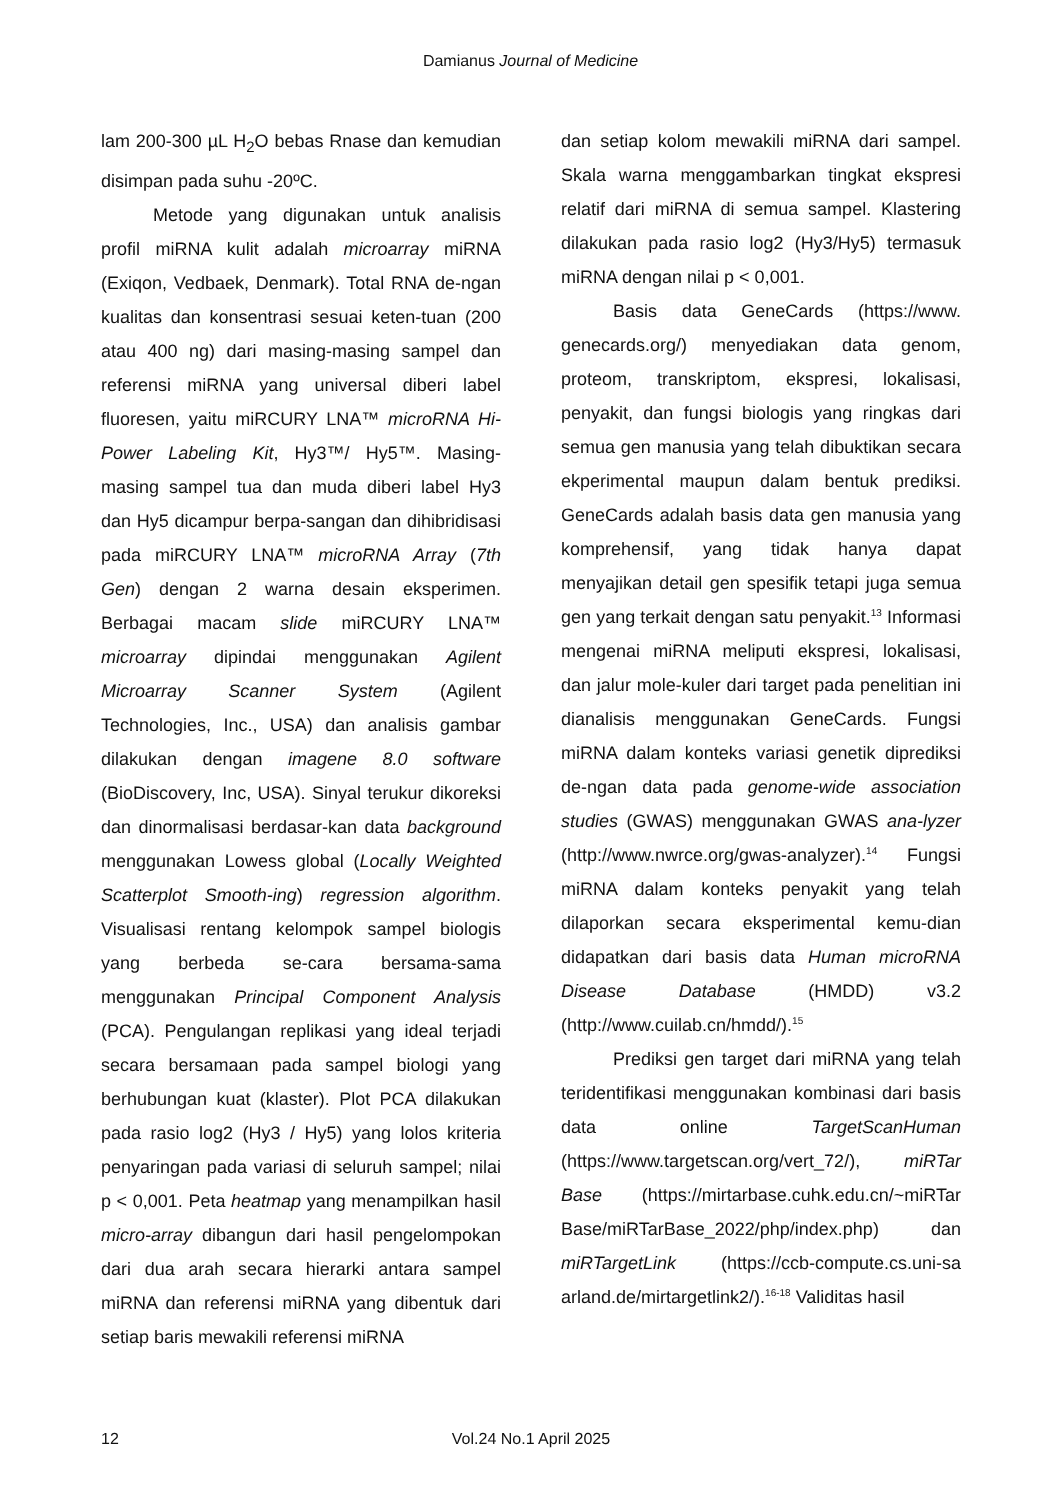Damianus Journal of Medicine
lam 200-300 µL H<sub>2</sub>O bebas Rnase dan kemudian disimpan pada suhu -20ºC.
Metode yang digunakan untuk analisis profil miRNA kulit adalah microarray miRNA (Exiqon, Vedbaek, Denmark). Total RNA de-ngan kualitas dan konsentrasi sesuai keten-tuan (200 atau 400 ng) dari masing-masing sampel dan referensi miRNA yang universal diberi label fluoresen, yaitu miRCURY LNA™ microRNA Hi-Power Labeling Kit, Hy3™/ Hy5™. Masing-masing sampel tua dan muda diberi label Hy3 dan Hy5 dicampur berpa-sangan dan dihibridisasi pada miRCURY LNA™ microRNA Array (7th Gen) dengan 2 warna desain eksperimen. Berbagai macam slide miRCURY LNA™ microarray dipindai menggunakan Agilent Microarray Scanner System (Agilent Technologies, Inc., USA) dan analisis gambar dilakukan dengan imagene 8.0 software (BioDiscovery, Inc, USA). Sinyal terukur dikoreksi dan dinormalisasi berdasar-kan data background menggunakan Lowess global (Locally Weighted Scatterplot Smooth-ing) regression algorithm. Visualisasi rentang kelompok sampel biologis yang berbeda se-cara bersama-sama menggunakan Principal Component Analysis (PCA). Pengulangan replikasi yang ideal terjadi secara bersamaan pada sampel biologi yang berhubungan kuat (klaster). Plot PCA dilakukan pada rasio log2 (Hy3 / Hy5) yang lolos kriteria penyaringan pada variasi di seluruh sampel; nilai p < 0,001. Peta heatmap yang menampilkan hasil micro-array dibangun dari hasil pengelompokan dari dua arah secara hierarki antara sampel miRNA dan referensi miRNA yang dibentuk dari setiap baris mewakili referensi miRNA
dan setiap kolom mewakili miRNA dari sampel. Skala warna menggambarkan tingkat ekspresi relatif dari miRNA di semua sampel. Klastering dilakukan pada rasio log2 (Hy3/Hy5) termasuk miRNA dengan nilai p < 0,001.
Basis data GeneCards (https://www. genecards.org/) menyediakan data genom, proteom, transkriptom, ekspresi, lokalisasi, penyakit, dan fungsi biologis yang ringkas dari semua gen manusia yang telah dibuktikan secara ekperimental maupun dalam bentuk prediksi. GeneCards adalah basis data gen manusia yang komprehensif, yang tidak hanya dapat menyajikan detail gen spesifik tetapi juga semua gen yang terkait dengan satu penyakit.<sup>13</sup> Informasi mengenai miRNA meliputi ekspresi, lokalisasi, dan jalur mole-kuler dari target pada penelitian ini dianalisis menggunakan GeneCards. Fungsi miRNA dalam konteks variasi genetik diprediksi de-ngan data pada genome-wide association studies (GWAS) menggunakan GWAS ana-lyzer (http://www.nwrce.org/gwas-analyzer).<sup>14</sup> Fungsi miRNA dalam konteks penyakit yang telah dilaporkan secara eksperimental kemu-dian didapatkan dari basis data Human microRNA Disease Database (HMDD) v3.2 (http://www.cuilab.cn/hmdd/).<sup>15</sup>
Prediksi gen target dari miRNA yang telah teridentifikasi menggunakan kombinasi dari basis data online TargetScanHuman (https://www.targetscan.org/vert_72/), miRTar Base (https://mirtarbase.cuhk.edu.cn/~miRTar Base/miRTarBase_2022/php/index.php) dan miRTargetLink (https://ccb-compute.cs.uni-sa arland.de/mirtargetlink2/).<sup>16-18</sup> Validitas hasil
12 Vol.24 No.1 April 2025